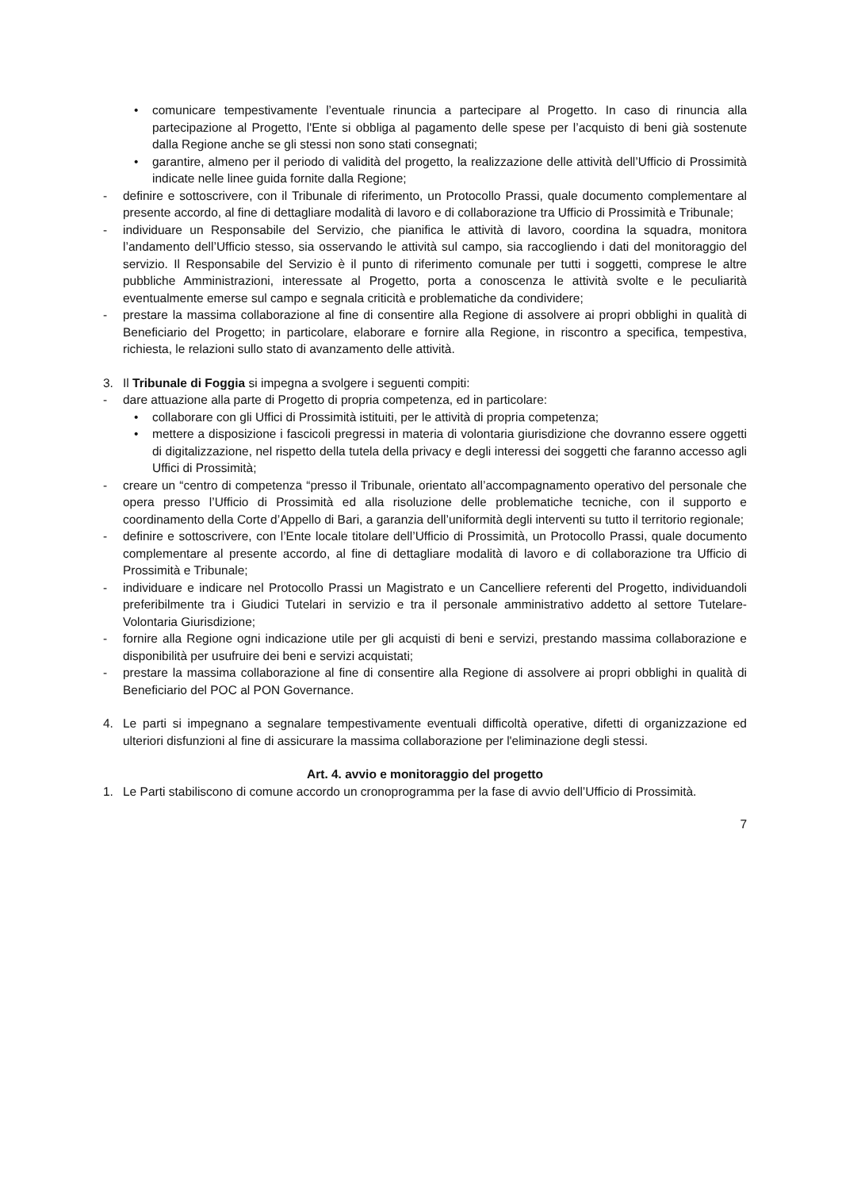• comunicare tempestivamente l’eventuale rinuncia a partecipare al Progetto. In caso di rinuncia alla partecipazione al Progetto, l'Ente si obbliga al pagamento delle spese per l’acquisto di beni già sostenute dalla Regione anche se gli stessi non sono stati consegnati;
• garantire, almeno per il periodo di validità del progetto, la realizzazione delle attività dell’Ufficio di Prossimità indicate nelle linee guida fornite dalla Regione;
- definire e sottoscrivere, con il Tribunale di riferimento, un Protocollo Prassi, quale documento complementare al presente accordo, al fine di dettagliare modalità di lavoro e di collaborazione tra Ufficio di Prossimità e Tribunale;
- individuare un Responsabile del Servizio, che pianifica le attività di lavoro, coordina la squadra, monitora l’andamento dell’Ufficio stesso, sia osservando le attività sul campo, sia raccogliendo i dati del monitoraggio del servizio. Il Responsabile del Servizio è il punto di riferimento comunale per tutti i soggetti, comprese le altre pubbliche Amministrazioni, interessate al Progetto, porta a conoscenza le attività svolte e le peculiarità eventualmente emerse sul campo e segnala criticità e problematiche da condividere;
- prestare la massima collaborazione al fine di consentire alla Regione di assolvere ai propri obblighi in qualità di Beneficiario del Progetto; in particolare, elaborare e fornire alla Regione, in riscontro a specifica, tempestiva, richiesta, le relazioni sullo stato di avanzamento delle attività.
3. Il Tribunale di Foggia si impegna a svolgere i seguenti compiti:
- dare attuazione alla parte di Progetto di propria competenza, ed in particolare:
• collaborare con gli Uffici di Prossimità istituiti, per le attività di propria competenza;
• mettere a disposizione i fascicoli pregressi in materia di volontaria giurisdizione che dovranno essere oggetti di digitalizzazione, nel rispetto della tutela della privacy e degli interessi dei soggetti che faranno accesso agli Uffici di Prossimità;
- creare un “centro di competenza “presso il Tribunale, orientato all’accompagnamento operativo del personale che opera presso l’Ufficio di Prossimità ed alla risoluzione delle problematiche tecniche, con il supporto e coordinamento della Corte d’Appello di Bari, a garanzia dell’uniformità degli interventi su tutto il territorio regionale;
- definire e sottoscrivere, con l’Ente locale titolare dell’Ufficio di Prossimità, un Protocollo Prassi, quale documento complementare al presente accordo, al fine di dettagliare modalità di lavoro e di collaborazione tra Ufficio di Prossimità e Tribunale;
- individuare e indicare nel Protocollo Prassi un Magistrato e un Cancelliere referenti del Progetto, individuandoli preferibilmente tra i Giudici Tutelari in servizio e tra il personale amministrativo addetto al settore Tutelare-Volontaria Giurisdizione;
- fornire alla Regione ogni indicazione utile per gli acquisti di beni e servizi, prestando massima collaborazione e disponibilità per usufruire dei beni e servizi acquistati;
- prestare la massima collaborazione al fine di consentire alla Regione di assolvere ai propri obblighi in qualità di Beneficiario del POC al PON Governance.
4. Le parti si impegnano a segnalare tempestivamente eventuali difficoltà operative, difetti di organizzazione ed ulteriori disfunzioni al fine di assicurare la massima collaborazione per l'eliminazione degli stessi.
Art. 4. avvio e monitoraggio del progetto
1. Le Parti stabiliscono di comune accordo un cronoprogramma per la fase di avvio dell’Ufficio di Prossimità.
7